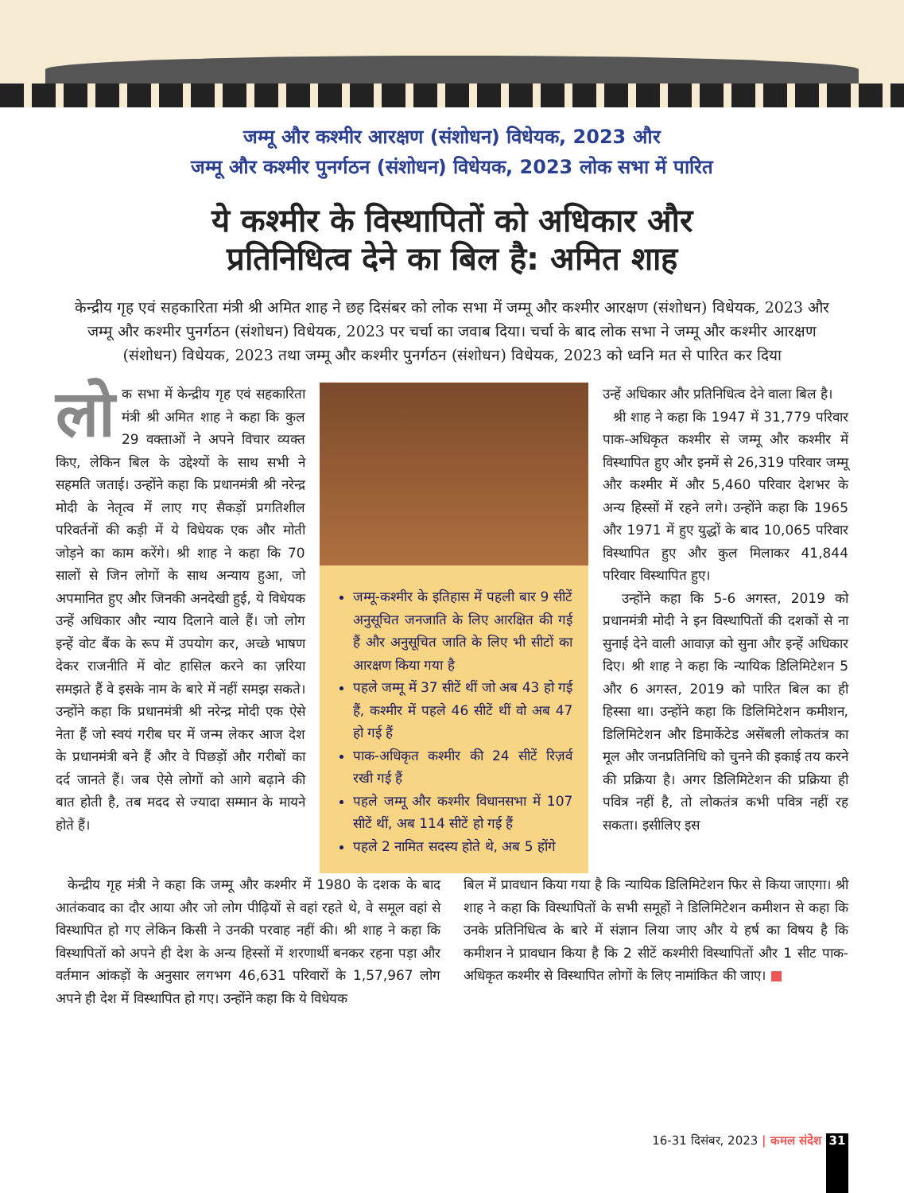जम्मू और कश्मीर आरक्षण (संशोधन) विधेयक, 2023 और
जम्मू और कश्मीर पुनर्गठन (संशोधन) विधेयक, 2023 लोक सभा में पारित
ये कश्मीर के विस्थापितों को अधिकार और
प्रतिनिधित्व देने का बिल है: अमित शाह
केन्द्रीय गृह एवं सहकारिता मंत्री श्री अमित शाह ने छह दिसंबर को लोक सभा में जम्मू और कश्मीर आरक्षण (संशोधन) विधेयक, 2023 और जम्मू और कश्मीर पुनर्गठन (संशोधन) विधेयक, 2023 पर चर्चा का जवाब दिया। चर्चा के बाद लोक सभा ने जम्मू और कश्मीर आरक्षण (संशोधन) विधेयक, 2023 तथा जम्मू और कश्मीर पुनर्गठन (संशोधन) विधेयक, 2023 को ध्वनि मत से पारित कर दिया
लो क सभा में केन्द्रीय गृह एवं सहकारिता मंत्री श्री अमित शाह ने कहा कि कुल 29 वक्ताओं ने अपने विचार व्यक्त किए, लेकिन बिल के उद्देश्यों के साथ सभी ने सहमति जताई। उन्होंने कहा कि प्रधानमंत्री श्री नरेन्द्र मोदी के नेतृत्व में लाए गए सैकड़ों प्रगतिशील परिवर्तनों की कड़ी में ये विधेयक एक और मोती जोड़ने का काम करेंगे। श्री शाह ने कहा कि 70 सालों से जिन लोगों के साथ अन्याय हुआ, जो अपमानित हुए और जिनकी अनदेखी हुई, ये विधेयक उन्हें अधिकार और न्याय दिलाने वाले हैं। जो लोग इन्हें वोट बैंक के रूप में उपयोग कर, अच्छे भाषण देकर राजनीति में वोट हासिल करने का ज़रिया समझते हैं वे इसके नाम के बारे में नहीं समझ सकते। उन्होंने कहा कि प्रधानमंत्री श्री नरेन्द्र मोदी एक ऐसे नेता हैं जो स्वयं गरीब घर में जन्म लेकर आज देश के प्रधानमंत्री बने हैं और वे पिछड़ों और गरीबों का दर्द जानते हैं। जब ऐसे लोगों को आगे बढ़ाने की बात होती है, तब मदद से ज्यादा सम्मान के मायने होते हैं।
जम्मू-कश्मीर के इतिहास में पहली बार 9 सीटें अनुसूचित जनजाति के लिए आरक्षित की गई हैं और अनुसूचित जाति के लिए भी सीटों का आरक्षण किया गया है
पहले जम्मू में 37 सीटें थीं जो अब 43 हो गई हैं, कश्मीर में पहले 46 सीटें थीं वो अब 47 हो गई हैं
पाक-अधिकृत कश्मीर की 24 सीटें रिज़र्व रखी गई हैं
पहले जम्मू और कश्मीर विधानसभा में 107 सीटें थीं, अब 114 सीटें हो गई हैं
पहले 2 नामित सदस्य होते थे, अब 5 होंगे
उन्हें अधिकार और प्रतिनिधित्व देने वाला बिल है।
श्री शाह ने कहा कि 1947 में 31,779 परिवार पाक-अधिकृत कश्मीर से जम्मू और कश्मीर में विस्थापित हुए और इनमें से 26,319 परिवार जम्मू और कश्मीर में और 5,460 परिवार देशभर के अन्य हिस्सों में रहने लगे। उन्होंने कहा कि 1965 और 1971 में हुए युद्धों के बाद 10,065 परिवार विस्थापित हुए और कुल मिलाकर 41,844 परिवार विस्थापित हुए।
उन्होंने कहा कि 5-6 अगस्त, 2019 को प्रधानमंत्री मोदी ने इन विस्थापितों की दशकों से ना सुनाई देने वाली आवाज़ को सुना और इन्हें अधिकार दिए। श्री शाह ने कहा कि न्यायिक डिलिमिटेशन 5 और 6 अगस्त, 2019 को पारित बिल का ही हिस्सा था। उन्होंने कहा कि डिलिमिटेशन कमीशन, डिलिमिटेशन और डिमार्केटेड असेंबली लोकतंत्र का मूल और जनप्रतिनिधि को चुनने की इकाई तय करने की प्रक्रिया है। अगर डिलिमिटेशन की प्रक्रिया ही पवित्र नहीं है, तो लोकतंत्र कभी पवित्र नहीं रह सकता। इसीलिए इस
केन्द्रीय गृह मंत्री ने कहा कि जम्मू और कश्मीर में 1980 के दशक के बाद आतंकवाद का दौर आया और जो लोग पीढ़ियों से वहां रहते थे, वे समूल वहां से विस्थापित हो गए लेकिन किसी ने उनकी परवाह नहीं की। श्री शाह ने कहा कि विस्थापितों को अपने ही देश के अन्य हिस्सों में शरणार्थी बनकर रहना पड़ा और वर्तमान आंकड़ों के अनुसार लगभग 46,631 परिवारों के 1,57,967 लोग अपने ही देश में विस्थापित हो गए। उन्होंने कहा कि ये विधेयक
बिल में प्रावधान किया गया है कि न्यायिक डिलिमिटेशन फिर से किया जाएगा। श्री शाह ने कहा कि विस्थापितों के सभी समूहों ने डिलिमिटेशन कमीशन से कहा कि उनके प्रतिनिधित्व के बारे में संज्ञान लिया जाए और ये हर्ष का विषय है कि कमीशन ने प्रावधान किया है कि 2 सीटें कश्मीरी विस्थापितों और 1 सीट पाक-अधिकृत कश्मीर से विस्थापित लोगों के लिए नामांकित की जाए। ■
16-31 दिसंबर, 2023 | कमल संदेश
31